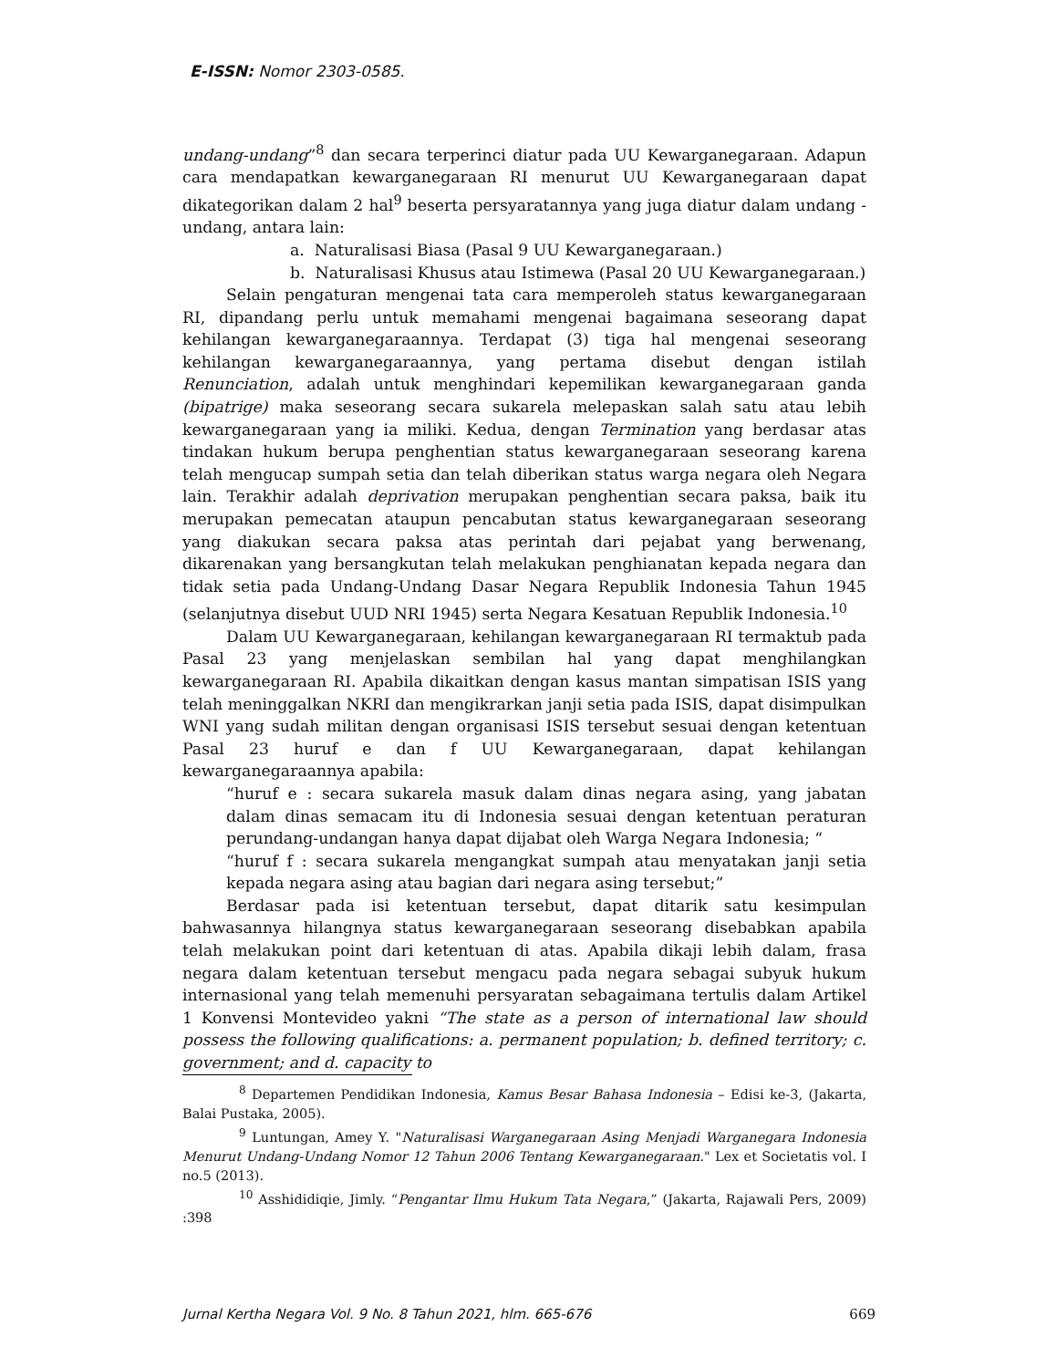E-ISSN: Nomor 2303-0585.
undang-undang”<sup>8</sup> dan secara terperinci diatur pada UU Kewarganegaraan. Adapun cara mendapatkan kewarganegaraan RI menurut UU Kewarganegaraan dapat dikategorikan dalam 2 hal<sup>9</sup> beserta persyaratannya yang juga diatur dalam undang - undang, antara lain:
a. Naturalisasi Biasa (Pasal 9 UU Kewarganegaraan.)
b. Naturalisasi Khusus atau Istimewa (Pasal 20 UU Kewarganegaraan.)
Selain pengaturan mengenai tata cara memperoleh status kewarganegaraan RI, dipandang perlu untuk memahami mengenai bagaimana seseorang dapat kehilangan kewarganegaraannya. Terdapat (3) tiga hal mengenai seseorang kehilangan kewarganegaraannya, yang pertama disebut dengan istilah Renunciation, adalah untuk menghindari kepemilikan kewarganegaraan ganda (bipatrige) maka seseorang secara sukarela melepaskan salah satu atau lebih kewarganegaraan yang ia miliki. Kedua, dengan Termination yang berdasar atas tindakan hukum berupa penghentian status kewarganegaraan seseorang karena telah mengucap sumpah setia dan telah diberikan status warga negara oleh Negara lain. Terakhir adalah deprivation merupakan penghentian secara paksa, baik itu merupakan pemecatan ataupun pencabutan status kewarganegaraan seseorang yang diakukan secara paksa atas perintah dari pejabat yang berwenang, dikarenakan yang bersangkutan telah melakukan penghianatan kepada negara dan tidak setia pada Undang-Undang Dasar Negara Republik Indonesia Tahun 1945 (selanjutnya disebut UUD NRI 1945) serta Negara Kesatuan Republik Indonesia.<sup>10</sup>
Dalam UU Kewarganegaraan, kehilangan kewarganegaraan RI termaktub pada Pasal 23 yang menjelaskan sembilan hal yang dapat menghilangkan kewarganegaraan RI. Apabila dikaitkan dengan kasus mantan simpatisan ISIS yang telah meninggalkan NKRI dan mengikrarkan janji setia pada ISIS, dapat disimpulkan WNI yang sudah militan dengan organisasi ISIS tersebut sesuai dengan ketentuan Pasal 23 huruf e dan f UU Kewarganegaraan, dapat kehilangan kewarganegaraannya apabila:
“huruf e : secara sukarela masuk dalam dinas negara asing, yang jabatan dalam dinas semacam itu di Indonesia sesuai dengan ketentuan peraturan perundang-undangan hanya dapat dijabat oleh Warga Negara Indonesia; “
“huruf f : secara sukarela mengangkat sumpah atau menyatakan janji setia kepada negara asing atau bagian dari negara asing tersebut;”
Berdasar pada isi ketentuan tersebut, dapat ditarik satu kesimpulan bahwasannya hilangnya status kewarganegaraan seseorang disebabkan apabila telah melakukan point dari ketentuan di atas. Apabila dikaji lebih dalam, frasa negara dalam ketentuan tersebut mengacu pada negara sebagai subyuk hukum internasional yang telah memenuhi persyaratan sebagaimana tertulis dalam Artikel 1 Konvensi Montevideo yakni “The state as a person of international law should possess the following qualifications: a. permanent population; b. defined territory; c. government; and d. capacity to
<sup>8</sup> Departemen Pendidikan Indonesia, Kamus Besar Bahasa Indonesia – Edisi ke-3, (Jakarta, Balai Pustaka, 2005).
<sup>9</sup> Luntungan, Amey Y. "Naturalisasi Warganegaraan Asing Menjadi Warganegara Indonesia Menurut Undang-Undang Nomor 12 Tahun 2006 Tentang Kewarganegaraan." Lex et Societatis vol. I no.5 (2013).
<sup>10</sup> Asshididiqie, Jimly. “Pengantar Ilmu Hukum Tata Negara,” (Jakarta, Rajawali Pers, 2009) :398
Jurnal Kertha Negara Vol. 9 No. 8 Tahun 2021, hlm. 665-676 669